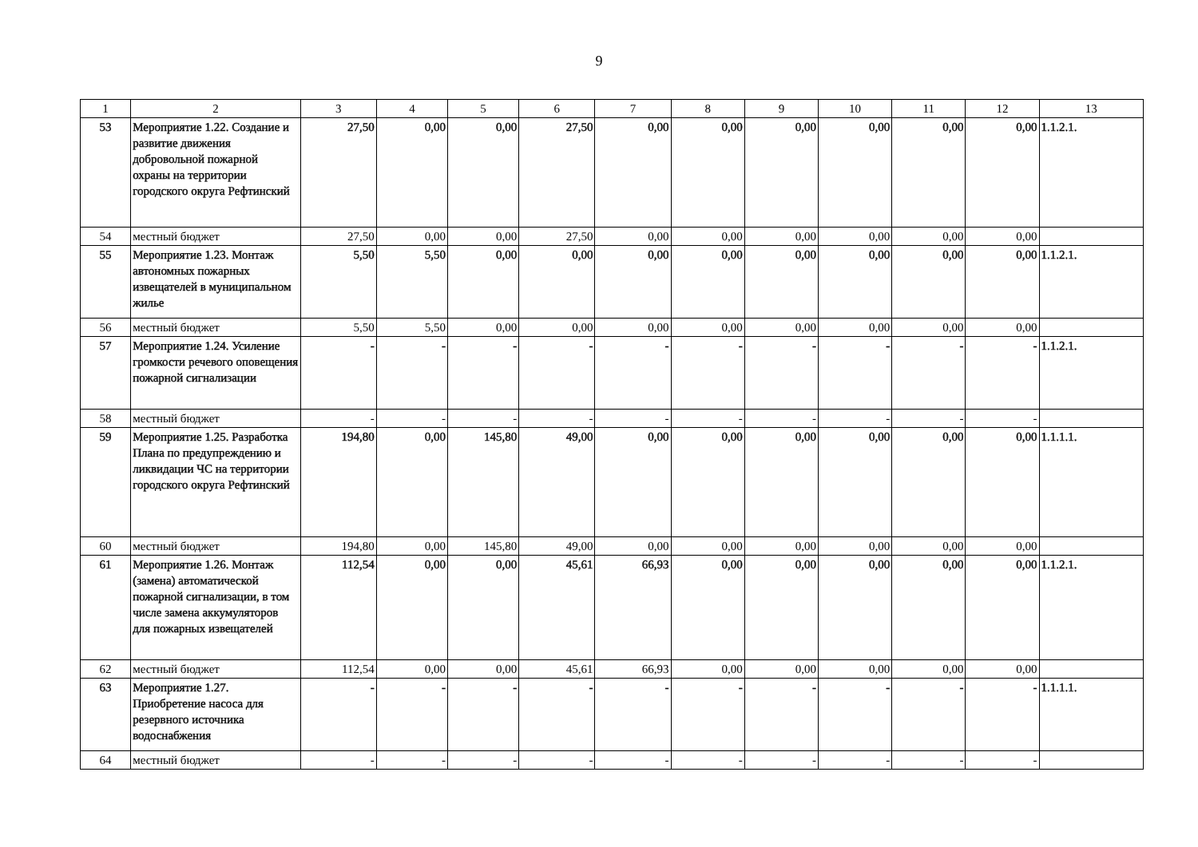9
| 1 | 2 | 3 | 4 | 5 | 6 | 7 | 8 | 9 | 10 | 11 | 12 | 13 |
| --- | --- | --- | --- | --- | --- | --- | --- | --- | --- | --- | --- | --- |
| 53 | Мероприятие 1.22. Создание и развитие движения добровольной пожарной охраны на территории городского округа Рефтинский | 27,50 | 0,00 | 0,00 | 27,50 | 0,00 | 0,00 | 0,00 | 0,00 | 0,00 | 0,00 | 1.1.2.1. |
| 54 | местный бюджет | 27,50 | 0,00 | 0,00 | 27,50 | 0,00 | 0,00 | 0,00 | 0,00 | 0,00 | 0,00 | |
| 55 | Мероприятие 1.23. Монтаж автономных пожарных извещателей в муниципальном жилье | 5,50 | 5,50 | 0,00 | 0,00 | 0,00 | 0,00 | 0,00 | 0,00 | 0,00 | 0,00 | 1.1.2.1. |
| 56 | местный бюджет | 5,50 | 5,50 | 0,00 | 0,00 | 0,00 | 0,00 | 0,00 | 0,00 | 0,00 | 0,00 | |
| 57 | Мероприятие 1.24. Усиление громкости речевого оповещения пожарной сигнализации | - | - | - | - | - | - | - | - | - | - | 1.1.2.1. |
| 58 | местный бюджет | - | - | - | - | - | - | - | - | - | - | |
| 59 | Мероприятие 1.25. Разработка Плана по предупреждению и ликвидации ЧС на территории городского округа Рефтинский | 194,80 | 0,00 | 145,80 | 49,00 | 0,00 | 0,00 | 0,00 | 0,00 | 0,00 | 0,00 | 1.1.1.1. |
| 60 | местный бюджет | 194,80 | 0,00 | 145,80 | 49,00 | 0,00 | 0,00 | 0,00 | 0,00 | 0,00 | 0,00 | |
| 61 | Мероприятие 1.26. Монтаж (замена) автоматической пожарной сигнализации, в том числе замена аккумуляторов для пожарных извещателей | 112,54 | 0,00 | 0,00 | 45,61 | 66,93 | 0,00 | 0,00 | 0,00 | 0,00 | 0,00 | 1.1.2.1. |
| 62 | местный бюджет | 112,54 | 0,00 | 0,00 | 45,61 | 66,93 | 0,00 | 0,00 | 0,00 | 0,00 | 0,00 | |
| 63 | Мероприятие 1.27. Приобретение насоса для резервного источника водоснабжения | - | - | - | - | - | - | - | - | - | - | 1.1.1.1. |
| 64 | местный бюджет | - | - | - | - | - | - | - | - | - | - | |